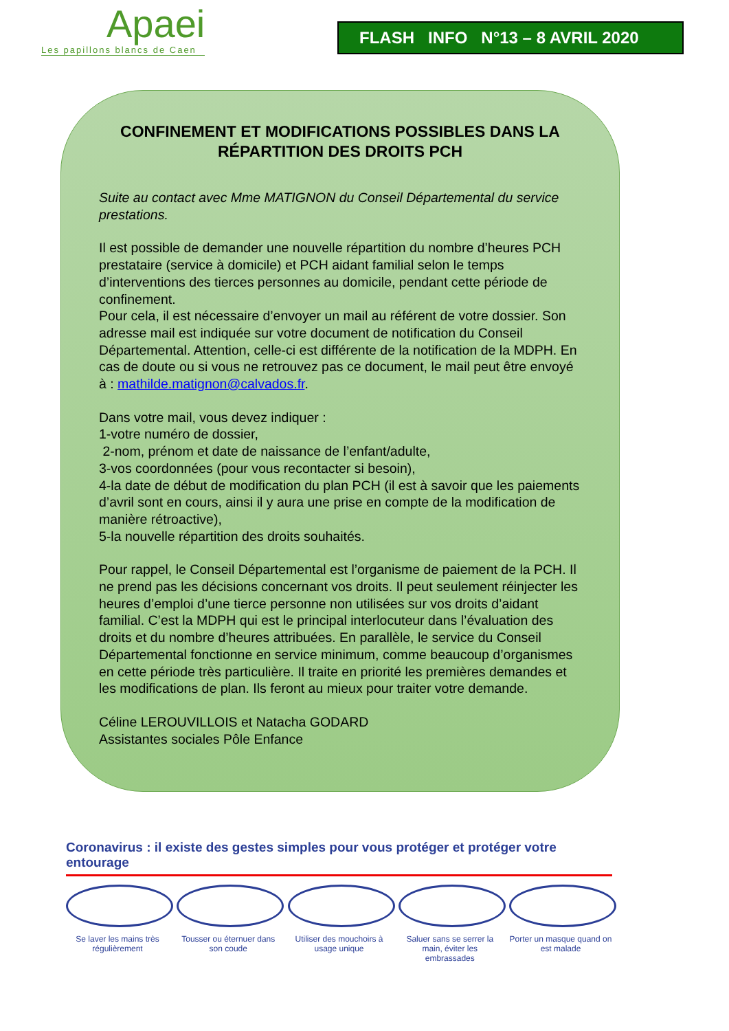Apaei
Les papillons blancs de Caen
FLASH INFO N°13 – 8 AVRIL 2020
CONFINEMENT ET MODIFICATIONS POSSIBLES DANS LA RÉPARTITION DES DROITS PCH
Suite au contact avec Mme MATIGNON du Conseil Départemental du service prestations.
Il est possible de demander une nouvelle répartition du nombre d’heures PCH prestataire (service à domicile) et PCH aidant familial selon le temps d’interventions des tierces personnes au domicile, pendant cette période de confinement.
Pour cela, il est nécessaire d’envoyer un mail au référent de votre dossier. Son adresse mail est indiquée sur votre document de notification du Conseil Départemental. Attention, celle-ci est différente de la notification de la MDPH. En cas de doute ou si vous ne retrouvez pas ce document, le mail peut être envoyé à : mathilde.matignon@calvados.fr.
Dans votre mail, vous devez indiquer :
1-votre numéro de dossier,
2-nom, prénom et date de naissance de l’enfant/adulte,
3-vos coordonnées (pour vous recontacter si besoin),
4-la date de début de modification du plan PCH (il est à savoir que les paiements d’avril sont en cours, ainsi il y aura une prise en compte de la modification de manière rétroactive),
5-la nouvelle répartition des droits souhaités.
Pour rappel, le Conseil Départemental est l’organisme de paiement de la PCH. Il ne prend pas les décisions concernant vos droits. Il peut seulement réinjecter les heures d’emploi d’une tierce personne non utilisées sur vos droits d’aidant familial. C’est la MDPH qui est le principal interlocuteur dans l’évaluation des droits et du nombre d’heures attribuées. En parallèle, le service du Conseil Départemental fonctionne en service minimum, comme beaucoup d’organismes en cette période très particulière. Il traite en priorité les premières demandes et les modifications de plan. Ils feront au mieux pour traiter votre demande.
Céline LEROUVILLOIS et Natacha GODARD
Assistantes sociales Pôle Enfance
Coronavirus : il existe des gestes simples pour vous protéger et protéger votre entourage
Se laver les mains très régulièrement
Tousser ou éternuer dans son coude
Utiliser des mouchoirs à usage unique
Saluer sans se serrer la main, éviter les embrassades
Porter un masque quand on est malade